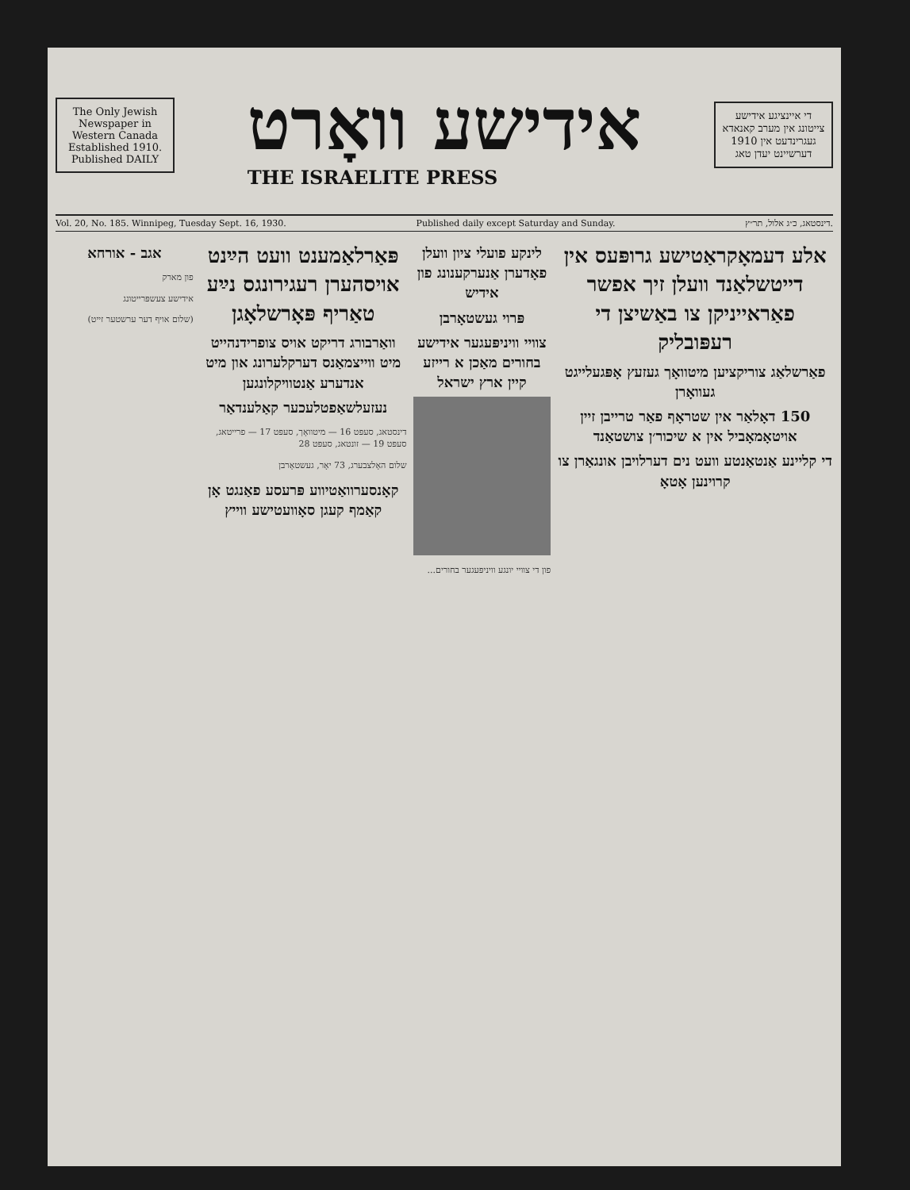די איינציגע אידישע צייטונג אין מערב קאנאדא געגרינדעט אין 1910 דערשיינט יעדן טאג
אידישע וואָרט
THE ISRAELITE PRESS
The Only Jewish Newspaper in Western Canada Established 1910. Published DAILY
Vol. 20, No. 185. Winnipeg, Tuesday Sept. 16, 1930. Published daily except Saturday and Sunday. דינסטאג, כ״ג אלול, תר״ץ.
אלע דעמאָקראַטישע גרופּעס אין דייטשלאַנד וועלן זיך אפשר פאַראייניקן צו באַשיצן די רעפּובליק
פאַרשלאַג צוריקציען מיטוואָך געזעץ אָפּגעלייגט געוואָרן
150 דאָלאַר אין שטראָף פאַר טרייבן זיין אויטאָמאָביל אין א שיכור׳ן צושטאַנד
די קליינע אַנטאַנטע וועט נים דערלויבן אונגאַרן צו קרוינען אָטאָ
לינקע פועלי ציון וועלן פאָדערן אַנערקענונג פון אידיש
פּרוי געשטאָרבן
צוויי וויניפּעגער אידישע בחורים מאַכן א רייזע קיין ארץ ישראל
פון די צוויי יונגע וויניפּעגער בחורים...
פּאַרלאַמענט וועט הײַנט אויסהערן רעגירונגס נײַע טאַריף פּאָרשלאָגן
וואַרבורג דריקט אויס צופרידנהייט מיט ווייצמאַנס דערקלערונג און מיט אנדערע אַנטוויקלונגען
נעזעלשאַפטלעכער קאַלענדאַר
דינסטאג, סעפּט 16 — מיטוואָך, סעפּט 17 — פרייטאג, סעפּט 19 — זונטאג, סעפּט 28
שלום האָלצבערג, 73 יאָר, געשטאָרבן
קאָנסערוואַטיווע פּרעסע פאַנגט אָן קאַמף קעגן סאָוועטישע ווייץ
אגב - אורחא
פון מארק
אידישע צעשפּרייטונג
(שלום אויף דער ערשטער זייט)